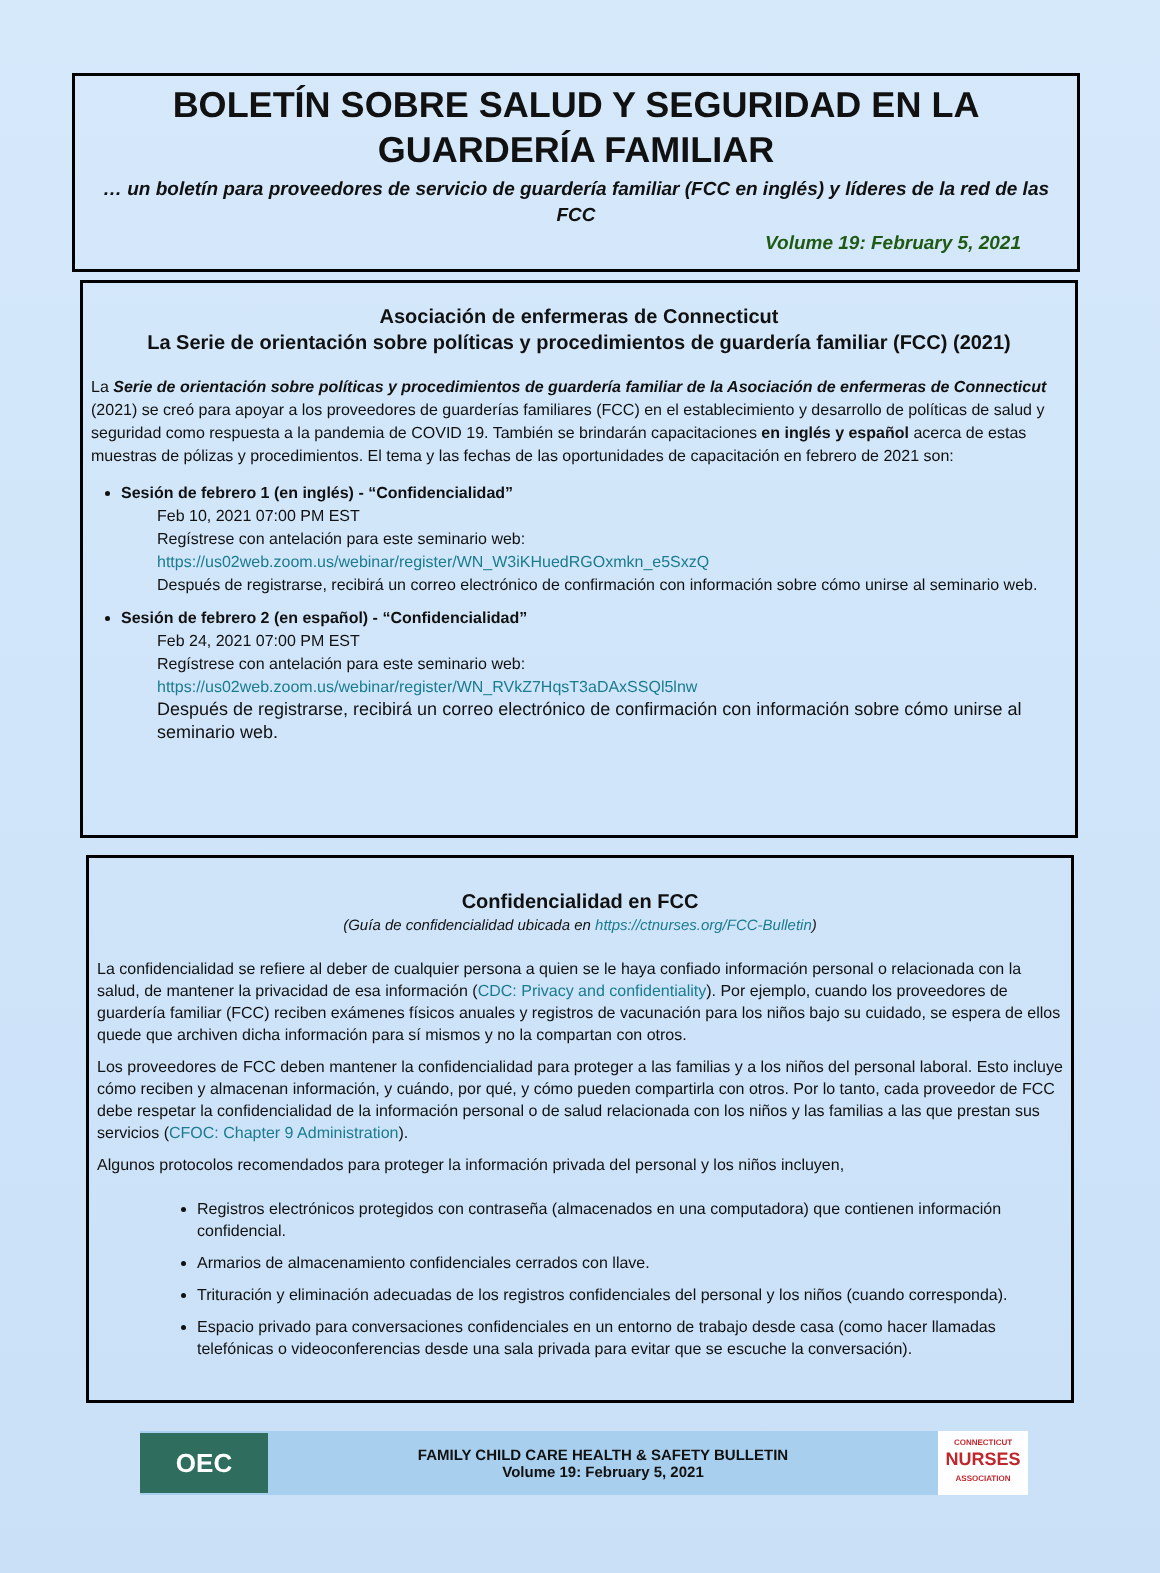BOLETÍN SOBRE SALUD Y SEGURIDAD EN LA GUARDERÍA FAMILIAR
… un boletín para proveedores de servicio de guardería familiar (FCC en inglés) y líderes de la red de las FCC
Volume 19: February 5, 2021
Asociación de enfermeras de Connecticut
La Serie de orientación sobre políticas y procedimientos de guardería familiar (FCC) (2021)
La Serie de orientación sobre políticas y procedimientos de guardería familiar de la Asociación de enfermeras de Connecticut (2021) se creó para apoyar a los proveedores de guarderías familiares (FCC) en el establecimiento y desarrollo de políticas de salud y seguridad como respuesta a la pandemia de COVID 19. También se brindarán capacitaciones en inglés y español acerca de estas muestras de pólizas y procedimientos. El tema y las fechas de las oportunidades de capacitación en febrero de 2021 son:
Sesión de febrero 1 (en inglés) - “Confidencialidad”
Feb 10, 2021 07:00 PM EST
Regístrese con antelación para este seminario web:
https://us02web.zoom.us/webinar/register/WN_W3iKHuedRGOxmkn_e5SxzQ
Después de registrarse, recibirá un correo electrónico de confirmación con información sobre cómo unirse al seminario web.
Sesión de febrero 2 (en español) - “Confidencialidad”
Feb 24, 2021 07:00 PM EST
Regístrese con antelación para este seminario web:
https://us02web.zoom.us/webinar/register/WN_RVkZ7HqsT3aDAxSSQl5lnw
Después de registrarse, recibirá un correo electrónico de confirmación con información sobre cómo unirse al seminario web.
Confidencialidad en FCC
(Guía de confidencialidad ubicada en https://ctnurses.org/FCC-Bulletin)
La confidencialidad se refiere al deber de cualquier persona a quien se le haya confiado información personal o relacionada con la salud, de mantener la privacidad de esa información (CDC: Privacy and confidentiality). Por ejemplo, cuando los proveedores de guardería familiar (FCC) reciben exámenes físicos anuales y registros de vacunación para los niños bajo su cuidado, se espera de ellos quede que archiven dicha información para sí mismos y no la compartan con otros.
Los proveedores de FCC deben mantener la confidencialidad para proteger a las familias y a los niños del personal laboral. Esto incluye cómo reciben y almacenan información, y cuándo, por qué, y cómo pueden compartirla con otros. Por lo tanto, cada proveedor de FCC debe respetar la confidencialidad de la información personal o de salud relacionada con los niños y las familias a las que prestan sus servicios (CFOC: Chapter 9 Administration).
Algunos protocolos recomendados para proteger la información privada del personal y los niños incluyen,
Registros electrónicos protegidos con contraseña (almacenados en una computadora) que contienen información confidencial.
Armarios de almacenamiento confidenciales cerrados con llave.
Trituración y eliminación adecuadas de los registros confidenciales del personal y los niños (cuando corresponda).
Espacio privado para conversaciones confidenciales en un entorno de trabajo desde casa (como hacer llamadas telefónicas o videoconferencias desde una sala privada para evitar que se escuche la conversación).
OEC
FAMILY CHILD CARE HEALTH & SAFETY BULLETIN
Volume 19: February 5, 2021
CONNECTICUT
NURSES
ASSOCIATION